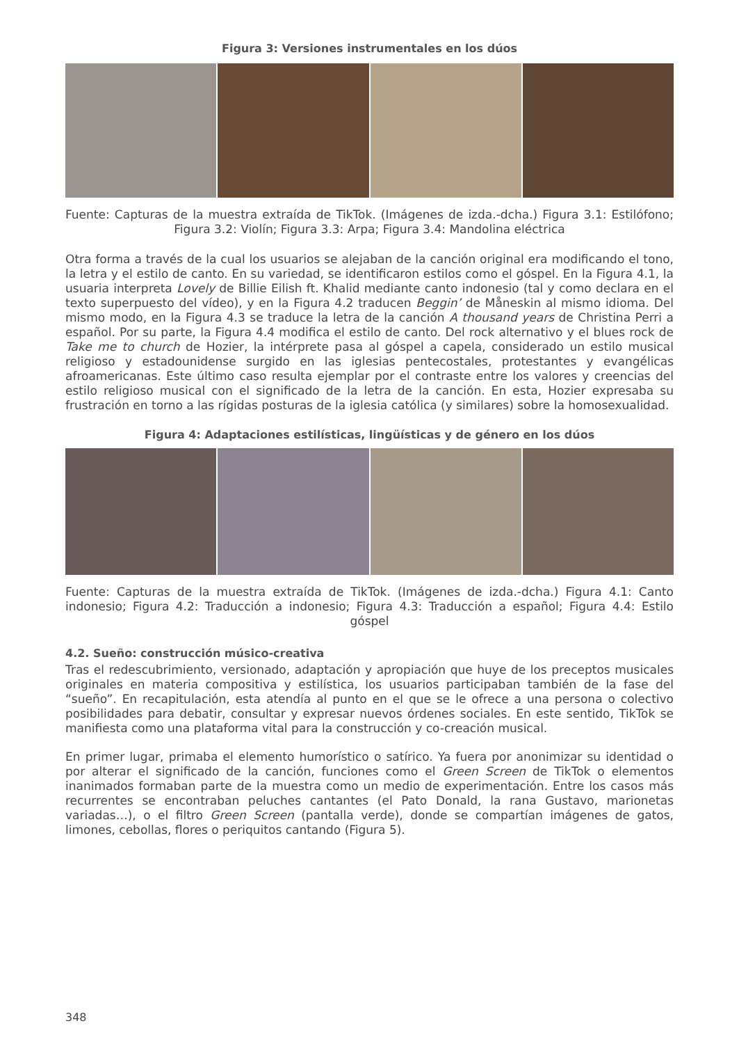Figura 3: Versiones instrumentales en los dúos
Fuente: Capturas de la muestra extraída de TikTok. (Imágenes de izda.-dcha.) Figura 3.1: Estilófono; Figura 3.2: Violín; Figura 3.3: Arpa; Figura 3.4: Mandolina eléctrica
Otra forma a través de la cual los usuarios se alejaban de la canción original era modificando el tono, la letra y el estilo de canto. En su variedad, se identificaron estilos como el góspel. En la Figura 4.1, la usuaria interpreta Lovely de Billie Eilish ft. Khalid mediante canto indonesio (tal y como declara en el texto superpuesto del vídeo), y en la Figura 4.2 traducen Beggin’ de Måneskin al mismo idioma. Del mismo modo, en la Figura 4.3 se traduce la letra de la canción A thousand years de Christina Perri a español. Por su parte, la Figura 4.4 modifica el estilo de canto. Del rock alternativo y el blues rock de Take me to church de Hozier, la intérprete pasa al góspel a capela, considerado un estilo musical religioso y estadounidense surgido en las iglesias pentecostales, protestantes y evangélicas afroamericanas. Este último caso resulta ejemplar por el contraste entre los valores y creencias del estilo religioso musical con el significado de la letra de la canción. En esta, Hozier expresaba su frustración en torno a las rígidas posturas de la iglesia católica (y similares) sobre la homosexualidad.
Figura 4: Adaptaciones estilísticas, lingüísticas y de género en los dúos
Fuente: Capturas de la muestra extraída de TikTok. (Imágenes de izda.-dcha.) Figura 4.1: Canto indonesio; Figura 4.2: Traducción a indonesio; Figura 4.3: Traducción a español; Figura 4.4: Estilo góspel
4.2. Sueño: construcción músico-creativa
Tras el redescubrimiento, versionado, adaptación y apropiación que huye de los preceptos musicales originales en materia compositiva y estilística, los usuarios participaban también de la fase del “sueño”. En recapitulación, esta atendía al punto en el que se le ofrece a una persona o colectivo posibilidades para debatir, consultar y expresar nuevos órdenes sociales. En este sentido, TikTok se manifiesta como una plataforma vital para la construcción y co-creación musical.
En primer lugar, primaba el elemento humorístico o satírico. Ya fuera por anonimizar su identidad o por alterar el significado de la canción, funciones como el Green Screen de TikTok o elementos inanimados formaban parte de la muestra como un medio de experimentación. Entre los casos más recurrentes se encontraban peluches cantantes (el Pato Donald, la rana Gustavo, marionetas variadas…), o el filtro Green Screen (pantalla verde), donde se compartían imágenes de gatos, limones, cebollas, flores o periquitos cantando (Figura 5).
348